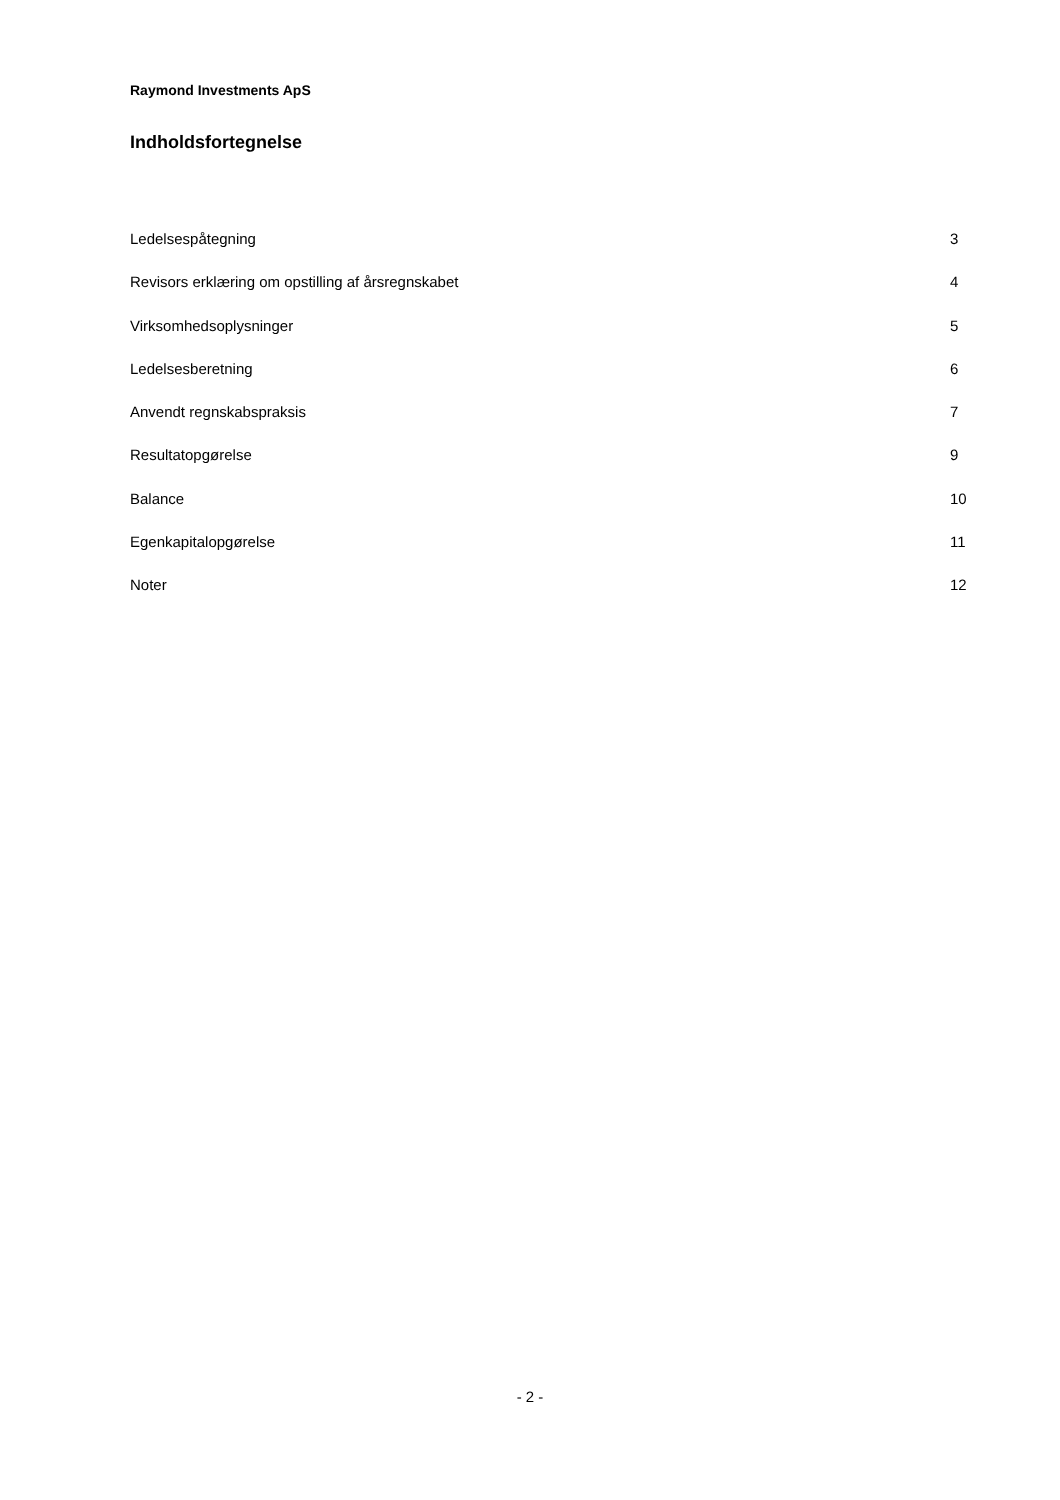Raymond Investments ApS
Indholdsfortegnelse
Ledelsespåtegning 3
Revisors erklæring om opstilling af årsregnskabet 4
Virksomhedsoplysninger 5
Ledelsesberetning 6
Anvendt regnskabspraksis 7
Resultatopgørelse 9
Balance 10
Egenkapitalopgørelse 11
Noter 12
- 2 -